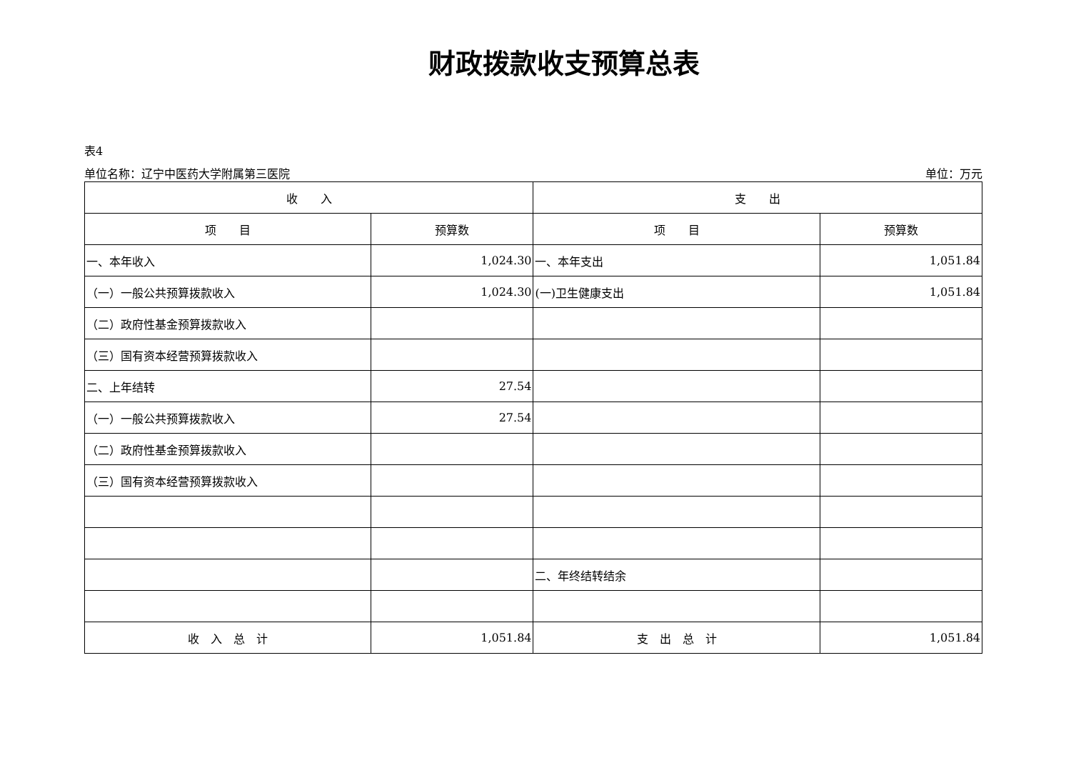财政拨款收支预算总表
表4
单位名称：辽宁中医药大学附属第三医院 单位：万元
| 收 入 | | 支 出 | |
| --- | --- | --- | --- |
| 项 目 | 预算数 | 项 目 | 预算数 |
| 一、本年收入 | 1,024.30 | 一、本年支出 | 1,051.84 |
| （一）一般公共预算拨款收入 | 1,024.30 | (一)卫生健康支出 | 1,051.84 |
| （二）政府性基金预算拨款收入 | | | |
| （三）国有资本经营预算拨款收入 | | | |
| 二、上年结转 | 27.54 | | |
| （一）一般公共预算拨款收入 | 27.54 | | |
| （二）政府性基金预算拨款收入 | | | |
| （三）国有资本经营预算拨款收入 | | | |
| | | 二、年终结转结余 | |
| 收 入 总 计 | 1,051.84 | 支 出 总 计 | 1,051.84 |